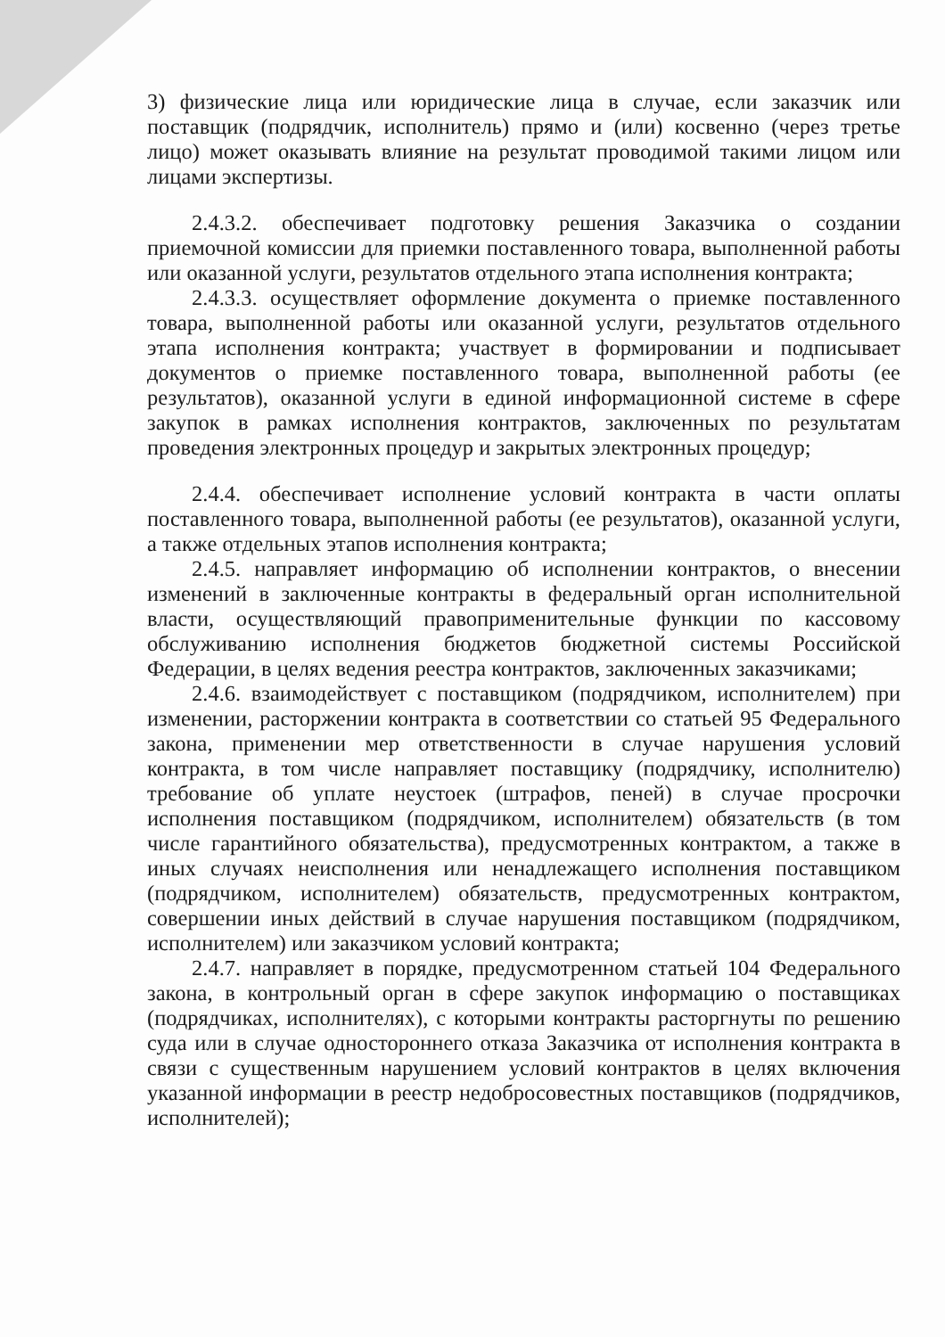3) физические лица или юридические лица в случае, если заказчик или поставщик (подрядчик, исполнитель) прямо и (или) косвенно (через третье лицо) может оказывать влияние на результат проводимой такими лицом или лицами экспертизы.
2.4.3.2. обеспечивает подготовку решения Заказчика о создании приемочной комиссии для приемки поставленного товара, выполненной работы или оказанной услуги, результатов отдельного этапа исполнения контракта;
2.4.3.3. осуществляет оформление документа о приемке поставленного товара, выполненной работы или оказанной услуги, результатов отдельного этапа исполнения контракта; участвует в формировании и подписывает документов о приемке поставленного товара, выполненной работы (ее результатов), оказанной услуги в единой информационной системе в сфере закупок в рамках исполнения контрактов, заключенных по результатам проведения электронных процедур и закрытых электронных процедур;
2.4.4. обеспечивает исполнение условий контракта в части оплаты поставленного товара, выполненной работы (ее результатов), оказанной услуги, а также отдельных этапов исполнения контракта;
2.4.5. направляет информацию об исполнении контрактов, о внесении изменений в заключенные контракты в федеральный орган исполнительной власти, осуществляющий правоприменительные функции по кассовому обслуживанию исполнения бюджетов бюджетной системы Российской Федерации, в целях ведения реестра контрактов, заключенных заказчиками;
2.4.6. взаимодействует с поставщиком (подрядчиком, исполнителем) при изменении, расторжении контракта в соответствии со статьей 95 Федерального закона, применении мер ответственности в случае нарушения условий контракта, в том числе направляет поставщику (подрядчику, исполнителю) требование об уплате неустоек (штрафов, пеней) в случае просрочки исполнения поставщиком (подрядчиком, исполнителем) обязательств (в том числе гарантийного обязательства), предусмотренных контрактом, а также в иных случаях неисполнения или ненадлежащего исполнения поставщиком (подрядчиком, исполнителем) обязательств, предусмотренных контрактом, совершении иных действий в случае нарушения поставщиком (подрядчиком, исполнителем) или заказчиком условий контракта;
2.4.7. направляет в порядке, предусмотренном статьей 104 Федерального закона, в контрольный орган в сфере закупок информацию о поставщиках (подрядчиках, исполнителях), с которыми контракты расторгнуты по решению суда или в случае одностороннего отказа Заказчика от исполнения контракта в связи с существенным нарушением условий контрактов в целях включения указанной информации в реестр недобросовестных поставщиков (подрядчиков, исполнителей);